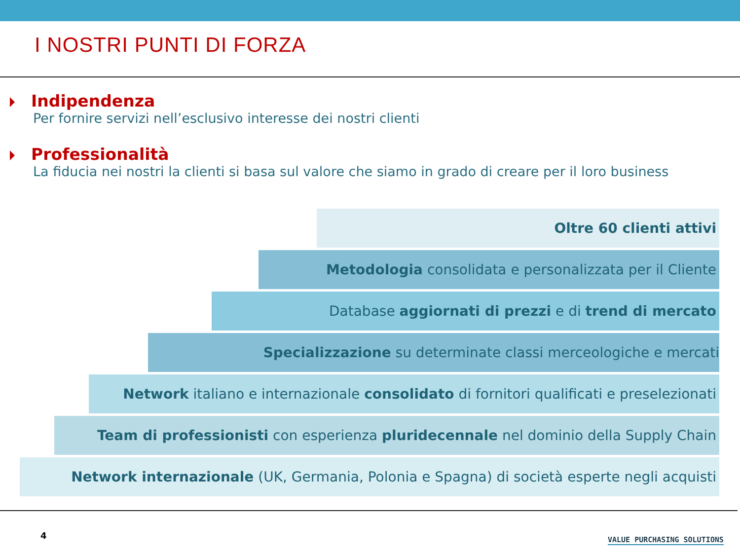I NOSTRI PUNTI DI FORZA
Indipendenza
Per fornire servizi nell’esclusivo interesse dei nostri clienti
Professionalità
La fiducia nei nostri la clienti si basa sul valore che siamo in grado di creare per il loro business
Oltre 60 clienti attivi
Metodologia consolidata e personalizzata per il Cliente
Database aggiornati di prezzi e di trend di mercato
Specializzazione su determinate classi merceologiche e mercati
Network italiano e internazionale consolidato di fornitori qualificati e preselezionati
Team di professionisti con esperienza pluridecennale nel dominio della Supply Chain
Network internazionale (UK, Germania, Polonia e Spagna) di società esperte negli acquisti
4 VALUE PURCHASING SOLUTIONS